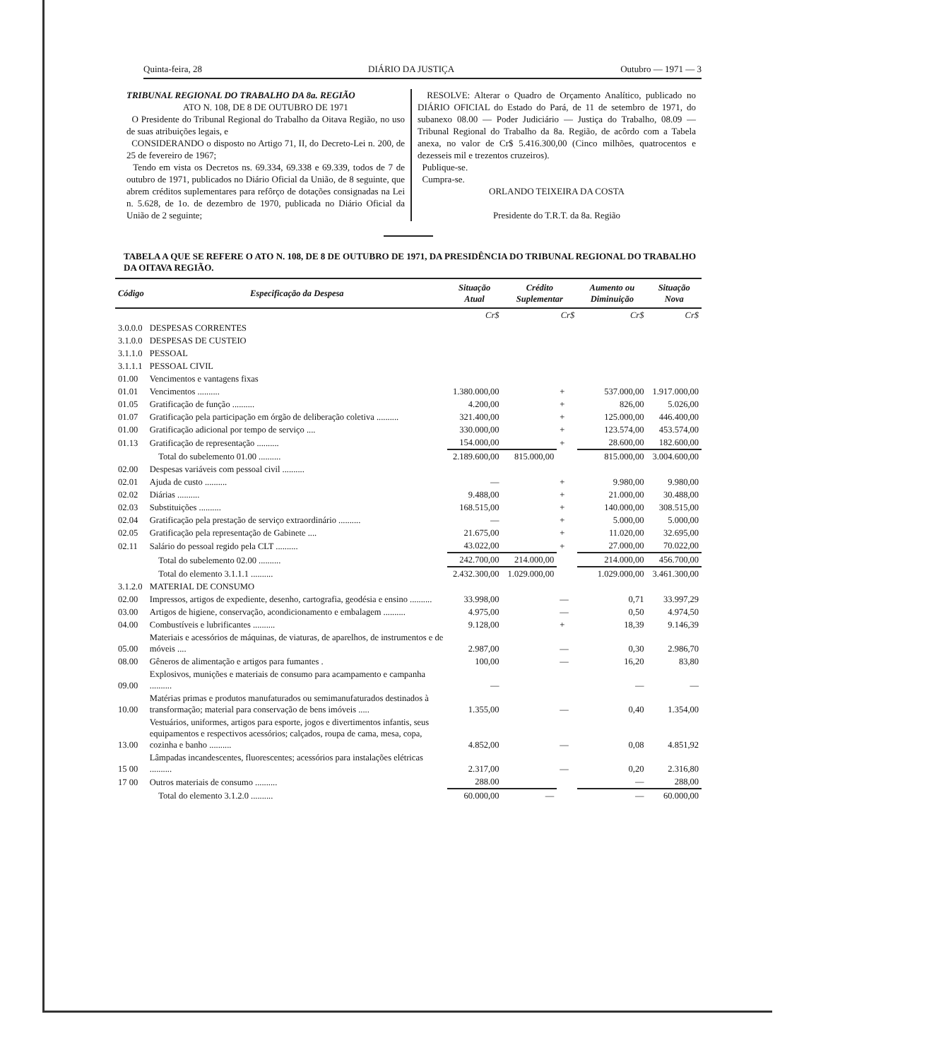Quinta-feira, 28 DIÁRIO DA JUSTIÇA Outubro — 1971 — 3
TRIBUNAL REGIONAL DO TRABALHO DA 8a. REGIÃO
ATO N. 108, DE 8 DE OUTUBRO DE 1971
O Presidente do Tribunal Regional do Trabalho da Oitava Região, no uso de suas atribuições legais, e
CONSIDERANDO o disposto no Artigo 71, II, do Decreto-Lei n. 200, de 25 de fevereiro de 1967;
Tendo em vista os Decretos ns. 69.334, 69.338 e 69.339, todos de 7 de outubro de 1971, publicados no Diário Oficial da União, de 8 seguinte, que abrem créditos suplementares para refôrço de dotações consignadas na Lei n. 5.628, de 1o. de dezembro de 1970, publicada no Diário Oficial da União de 2 seguinte;
RESOLVE: Alterar o Quadro de Orçamento Analítico, publicado no DIÁRIO OFICIAL do Estado do Pará, de 11 de setembro de 1971, do subanexo 08.00 — Poder Judiciário — Justiça do Trabalho, 08.09 — Tribunal Regional do Trabalho da 8a. Região, de acôrdo com a Tabela anexa, no valor de Cr$ 5.416.300,00 (Cinco milhões, quatrocentos e dezesseis mil e trezentos cruzeiros).
Publique-se.
Cumpra-se.
ORLANDO TEIXEIRA DA COSTA
Presidente do T.R.T. da 8a. Região
TABELA A QUE SE REFERE O ATO N. 108, DE 8 DE OUTUBRO DE 1971, DA PRESIDÊNCIA DO TRIBUNAL REGIONAL DO TRABALHO DA OITAVA REGIÃO.
| Código | Especificação da Despesa | Situação Atual | Crédito Suplementar | | Aumento ou Diminuição | Situação Nova |
| --- | --- | --- | --- | --- | --- | --- |
| | | Cr$ | | Cr$ | Cr$ | Cr$ |
| 3.0.0.0 | DESPESAS CORRENTES | | | | | |
| 3.1.0.0 | DESPESAS DE CUSTEIO | | | | | |
| 3.1.1.0 | PESSOAL | | | | | |
| 3.1.1.1 | PESSOAL CIVIL | | | | | |
| 01.00 | Vencimentos e vantagens fixas | | | | | |
| 01.01 | Vencimentos .......... | 1.380.000,00 | | + | 537.000,00 | 1.917.000,00 |
| 01.05 | Gratificação de função .......... | 4.200,00 | | + | 826,00 | 5.026,00 |
| 01.07 | Gratificação pela participação em órgão de deliberação coletiva .......... | 321.400,00 | | + | 125.000,00 | 446.400,00 |
| 01.00 | Gratificação adicional por tempo de serviço .... | 330.000,00 | | + | 123.574,00 | 453.574,00 |
| 01.13 | Gratificação de representação .......... | 154.000,00 | | + | 28.600,00 | 182.600,00 |
| | Total do subelemento 01.00 .......... | 2.189.600,00 | 815.000,00 | | 815.000,00 | 3.004.600,00 |
| 02.00 | Despesas variáveis com pessoal civil .......... | | | | | |
| 02.01 | Ajuda de custo .......... | — | | + | 9.980,00 | 9.980,00 |
| 02.02 | Diárias .......... | 9.488,00 | | + | 21.000,00 | 30.488,00 |
| 02.03 | Substituições .......... | 168.515,00 | | + | 140.000,00 | 308.515,00 |
| 02.04 | Gratificação pela prestação de serviço extraordinário .......... | — | | + | 5.000,00 | 5.000,00 |
| 02.05 | Gratificação pela representação de Gabinete .... | 21.675,00 | | + | 11.020,00 | 32.695,00 |
| 02.11 | Salário do pessoal regido pela CLT .......... | 43.022,00 | | + | 27.000,00 | 70.022,00 |
| | Total do subelemento 02.00 .......... | 242.700,00 | 214.000,00 | | 214.000,00 | 456.700,00 |
| | Total do elemento 3.1.1.1 .......... | 2.432.300,00 | 1.029.000,00 | | 1.029.000,00 | 3.461.300,00 |
| 3.1.2.0 | MATERIAL DE CONSUMO | | | | | |
| 02.00 | Impressos, artigos de expediente, desenho, cartografia, geodésia e ensino .......... | 33.998,00 | | — | 0,71 | 33.997,29 |
| 03.00 | Artigos de higiene, conservação, acondicionamento e embalagem .......... | 4.975,00 | | — | 0,50 | 4.974,50 |
| 04.00 | Combustíveis e lubrificantes .......... | 9.128,00 | | + | 18,39 | 9.146,39 |
| 05.00 | Materiais e acessórios de máquinas, de viaturas, de aparelhos, de instrumentos e de móveis .... | 2.987,00 | | — | 0,30 | 2.986,70 |
| 08.00 | Gêneros de alimentação e artigos para fumantes . | 100,00 | | — | 16,20 | 83,80 |
| 09.00 | Explosivos, munições e materiais de consumo para acampamento e campanha .......... | — | | | — | — |
| 10.00 | Matérias primas e produtos manufaturados ou semimanufaturados destinados à transformação; material para conservação de bens imóveis ..... | 1.355,00 | | — | 0,40 | 1.354,00 |
| 13.00 | Vestuários, uniformes, artigos para esporte, jogos e divertimentos infantis, seus equipamentos e respectivos acessórios; calçados, roupa de cama, mesa, copa, cozinha e banho .......... | 4.852,00 | | — | 0,08 | 4.851,92 |
| 15 00 | Lâmpadas incandescentes, fluorescentes; acessórios para instalações elétricas .......... | 2.317,00 | | — | 0,20 | 2.316,80 |
| 17 00 | Outros materiais de consumo .......... | 288.00 | | | — | 288,00 |
| | Total do elemento 3.1.2.0 .......... | 60.000,00 | — | | — | 60.000,00 |